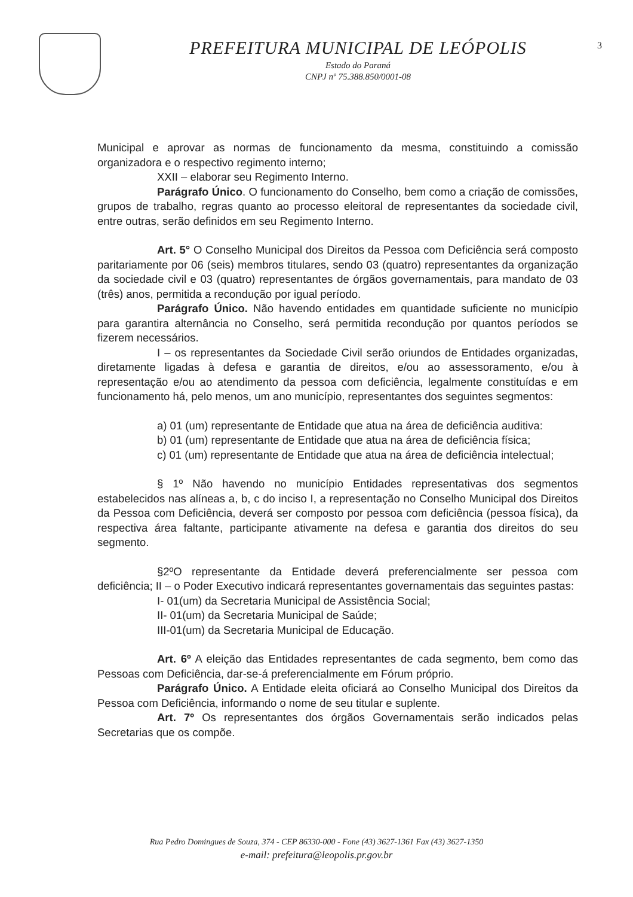PREFEITURA MUNICIPAL DE LEÓPOLIS
Estado do Paraná
CNPJ nº 75.388.850/0001-08
3
Municipal e aprovar as normas de funcionamento da mesma, constituindo a comissão organizadora e o respectivo regimento interno;
XXII – elaborar seu Regimento Interno.
Parágrafo Único. O funcionamento do Conselho, bem como a criação de comissões, grupos de trabalho, regras quanto ao processo eleitoral de representantes da sociedade civil, entre outras, serão definidos em seu Regimento Interno.
Art. 5° O Conselho Municipal dos Direitos da Pessoa com Deficiência será composto paritariamente por 06 (seis) membros titulares, sendo 03 (quatro) representantes da organização da sociedade civil e 03 (quatro) representantes de órgãos governamentais, para mandato de 03 (três) anos, permitida a recondução por igual período.
Parágrafo Único. Não havendo entidades em quantidade suficiente no município para garantira alternância no Conselho, será permitida recondução por quantos períodos se fizerem necessários.
I – os representantes da Sociedade Civil serão oriundos de Entidades organizadas, diretamente ligadas à defesa e garantia de direitos, e/ou ao assessoramento, e/ou à representação e/ou ao atendimento da pessoa com deficiência, legalmente constituídas e em funcionamento há, pelo menos, um ano município, representantes dos seguintes segmentos:
a) 01 (um) representante de Entidade que atua na área de deficiência auditiva:
b) 01 (um) representante de Entidade que atua na área de deficiência física;
c) 01 (um) representante de Entidade que atua na área de deficiência intelectual;
§ 1º Não havendo no município Entidades representativas dos segmentos estabelecidos nas alíneas a, b, c do inciso I, a representação no Conselho Municipal dos Direitos da Pessoa com Deficiência, deverá ser composto por pessoa com deficiência (pessoa física), da respectiva área faltante, participante ativamente na defesa e garantia dos direitos do seu segmento.
§2ºO representante da Entidade deverá preferencialmente ser pessoa com deficiência; II – o Poder Executivo indicará representantes governamentais das seguintes pastas:
I- 01(um) da Secretaria Municipal de Assistência Social;
II- 01(um) da Secretaria Municipal de Saúde;
III-01(um) da Secretaria Municipal de Educação.
Art. 6º A eleição das Entidades representantes de cada segmento, bem como das Pessoas com Deficiência, dar-se-á preferencialmente em Fórum próprio.
Parágrafo Único. A Entidade eleita oficiará ao Conselho Municipal dos Direitos da Pessoa com Deficiência, informando o nome de seu titular e suplente.
Art. 7º Os representantes dos órgãos Governamentais serão indicados pelas Secretarias que os compõe.
Rua Pedro Domingues de Souza, 374 - CEP 86330-000 - Fone (43) 3627-1361 Fax (43) 3627-1350
e-mail: prefeitura@leopolis.pr.gov.br